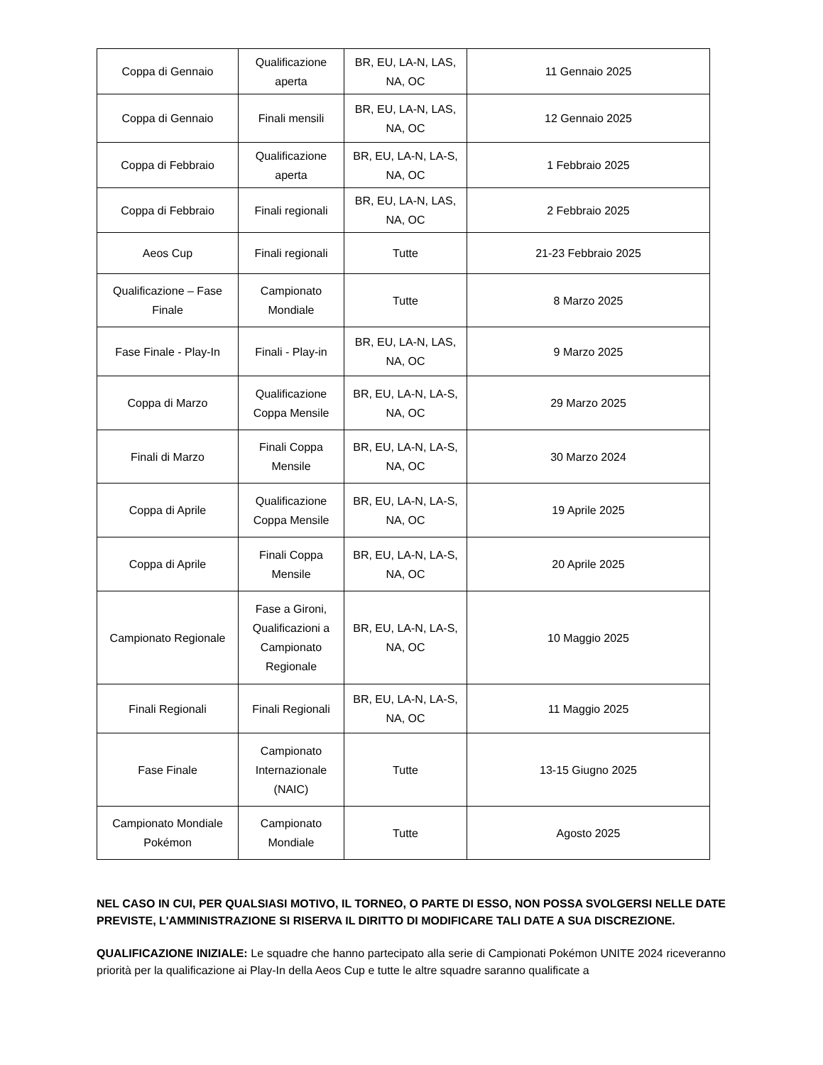| Coppa di Gennaio | Qualificazione aperta | BR, EU, LA-N, LAS, NA, OC | 11 Gennaio 2025 |
| Coppa di Gennaio | Finali mensili | BR, EU, LA-N, LAS, NA, OC | 12 Gennaio 2025 |
| Coppa di Febbraio | Qualificazione aperta | BR, EU, LA-N, LA-S, NA, OC | 1 Febbraio 2025 |
| Coppa di Febbraio | Finali regionali | BR, EU, LA-N, LAS, NA, OC | 2 Febbraio 2025 |
| Aeos Cup | Finali regionali | Tutte | 21-23 Febbraio 2025 |
| Qualificazione – Fase Finale | Campionato Mondiale | Tutte | 8 Marzo 2025 |
| Fase Finale - Play-In | Finali - Play-in | BR, EU, LA-N, LAS, NA, OC | 9 Marzo 2025 |
| Coppa di Marzo | Qualificazione Coppa Mensile | BR, EU, LA-N, LA-S, NA, OC | 29 Marzo 2025 |
| Finali di Marzo | Finali Coppa Mensile | BR, EU, LA-N, LA-S, NA, OC | 30 Marzo 2024 |
| Coppa di Aprile | Qualificazione Coppa Mensile | BR, EU, LA-N, LA-S, NA, OC | 19 Aprile 2025 |
| Coppa di Aprile | Finali Coppa Mensile | BR, EU, LA-N, LA-S, NA, OC | 20 Aprile 2025 |
| Campionato Regionale | Fase a Gironi, Qualificazioni a Campionato Regionale | BR, EU, LA-N, LA-S, NA, OC | 10 Maggio 2025 |
| Finali Regionali | Finali Regionali | BR, EU, LA-N, LA-S, NA, OC | 11 Maggio 2025 |
| Fase Finale | Campionato Internazionale (NAIC) | Tutte | 13-15 Giugno 2025 |
| Campionato Mondiale Pokémon | Campionato Mondiale | Tutte | Agosto 2025 |
NEL CASO IN CUI, PER QUALSIASI MOTIVO, IL TORNEO, O PARTE DI ESSO, NON POSSA SVOLGERSI NELLE DATE PREVISTE, L'AMMINISTRAZIONE SI RISERVA IL DIRITTO DI MODIFICARE TALI DATE A SUA DISCREZIONE.
QUALIFICAZIONE INIZIALE: Le squadre che hanno partecipato alla serie di Campionati Pokémon UNITE 2024 riceveranno priorità per la qualificazione ai Play-In della Aeos Cup e tutte le altre squadre saranno qualificate a